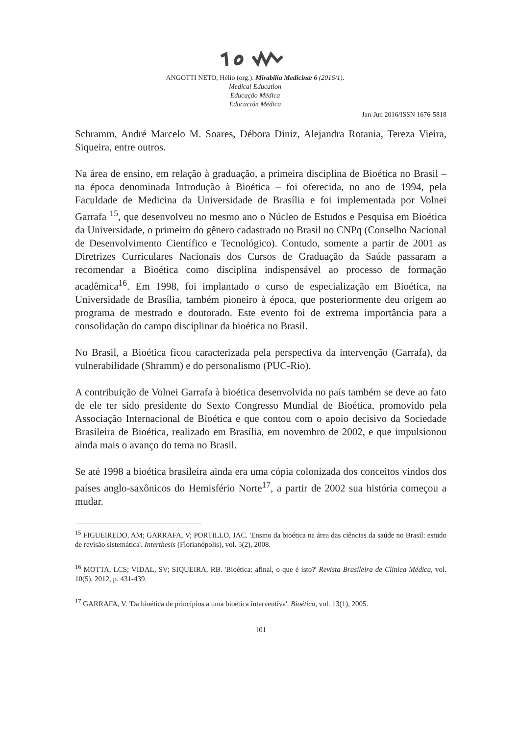ANGOTTI NETO, Hélio (org.). Mirabilia Medicinæ 6 (2016/1).
Medical Education
Educação Médica
Educación Médica
Jan-Jun 2016/ISSN 1676-5818
Schramm, André Marcelo M. Soares, Débora Diniz, Alejandra Rotania, Tereza Vieira, Siqueira, entre outros.
Na área de ensino, em relação à graduação, a primeira disciplina de Bioética no Brasil – na época denominada Introdução à Bioética – foi oferecida, no ano de 1994, pela Faculdade de Medicina da Universidade de Brasília e foi implementada por Volnei Garrafa <sup>15</sup>, que desenvolveu no mesmo ano o Núcleo de Estudos e Pesquisa em Bioética da Universidade, o primeiro do gênero cadastrado no Brasil no CNPq (Conselho Nacional de Desenvolvimento Científico e Tecnológico). Contudo, somente a partir de 2001 as Diretrizes Curriculares Nacionais dos Cursos de Graduação da Saúde passaram a recomendar a Bioética como disciplina indispensável ao processo de formação acadêmica<sup>16</sup>. Em 1998, foi implantado o curso de especialização em Bioética, na Universidade de Brasília, também pioneiro à época, que posteriormente deu origem ao programa de mestrado e doutorado. Este evento foi de extrema importância para a consolidação do campo disciplinar da bioética no Brasil.
No Brasil, a Bioética ficou caracterizada pela perspectiva da intervenção (Garrafa), da vulnerabilidade (Shramm) e do personalismo (PUC-Rio).
A contribuição de Volnei Garrafa à bioética desenvolvida no país também se deve ao fato de ele ter sido presidente do Sexto Congresso Mundial de Bioética, promovido pela Associação Internacional de Bioética e que contou com o apoio decisivo da Sociedade Brasileira de Bioética, realizado em Brasília, em novembro de 2002, e que impulsionou ainda mais o avanço do tema no Brasil.
Se até 1998 a bioética brasileira ainda era uma cópia colonizada dos conceitos vindos dos países anglo-saxônicos do Hemisfério Norte<sup>17</sup>, a partir de 2002 sua história começou a mudar.
<sup>15</sup> FIGUEIREDO, AM; GARRAFA, V; PORTILLO, JAC. 'Ensino da bioética na área das ciências da saúde no Brasil: estudo de revisão sistemática'. Interthesis (Florianópolis), vol. 5(2), 2008.
<sup>16</sup> MOTTA, LCS; VIDAL, SV; SIQUEIRA, RB. 'Bioética: afinal, o que é isto?' Revista Brasileira de Clínica Médica, vol. 10(5), 2012, p. 431-439.
<sup>17</sup> GARRAFA, V. 'Da bioética de princípios a uma bioética interventiva'. Bioética, vol. 13(1), 2005.
101